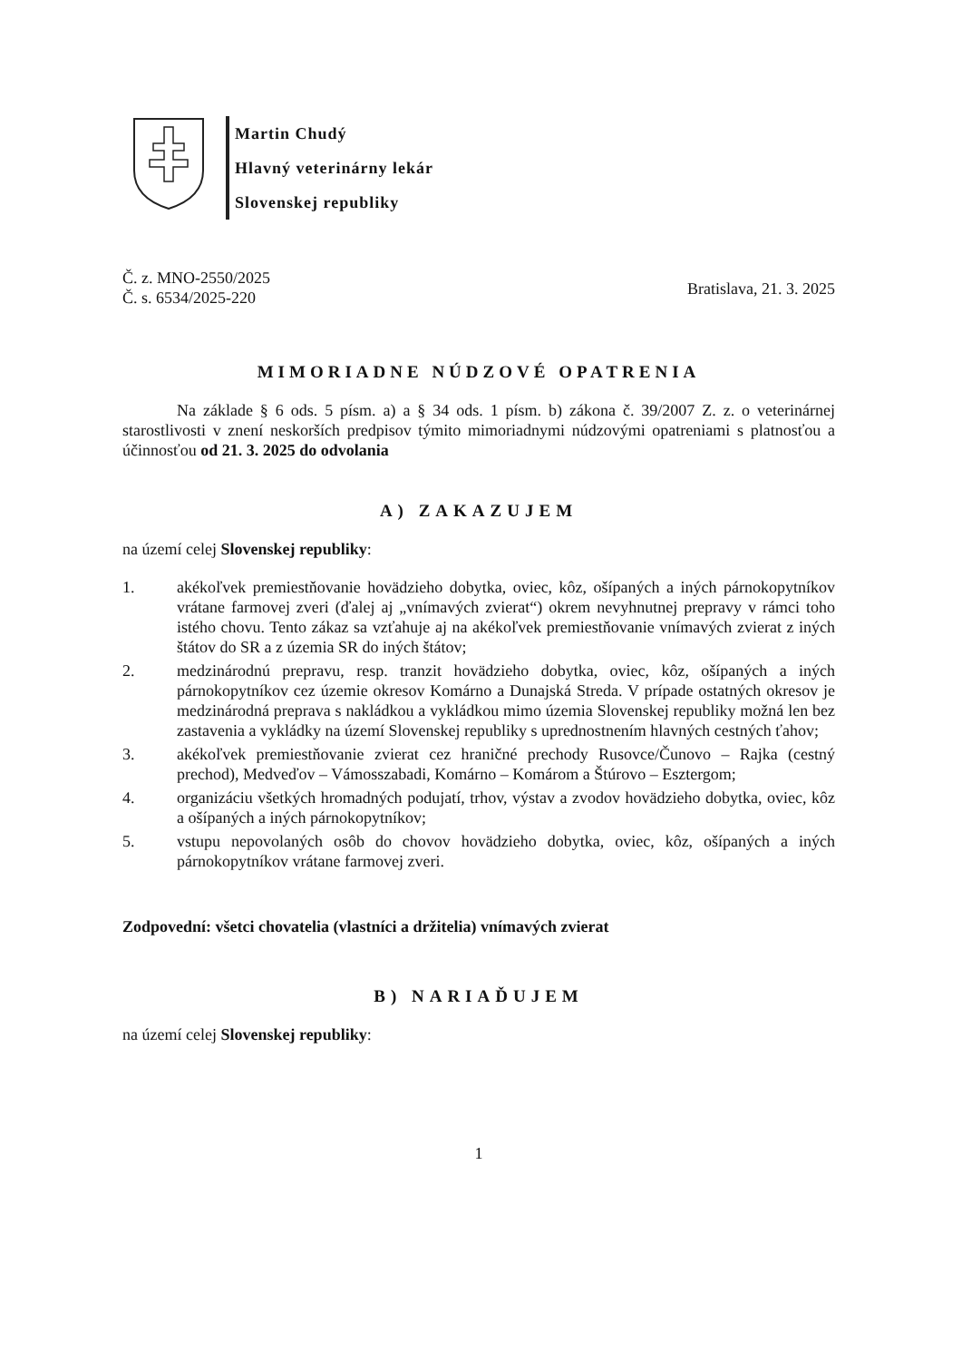Martin Chudý
Hlavný veterinárny lekár
Slovenskej republiky
Č. z. MNO-2550/2025
Č. s. 6534/2025-220
Bratislava, 21. 3. 2025
MIMORIADNE NÚDZOVÉ OPATRENIA
Na základe § 6 ods. 5 písm. a) a § 34 ods. 1 písm. b) zákona č. 39/2007 Z. z. o veterinárnej starostlivosti v znení neskorších predpisov týmito mimoriadnymi núdzovými opatreniami s platnosťou a účinnosťou od 21. 3. 2025 do odvolania
A) ZAKAZUJEM
na území celej Slovenskej republiky:
1. akékoľvek premiestňovanie hovädzieho dobytka, oviec, kôz, ošípaných a iných párnokopytníkov vrátane farmovej zveri (ďalej aj „vnímavých zvierat“) okrem nevyhnutnej prepravy v rámci toho istého chovu. Tento zákaz sa vzťahuje aj na akékoľvek premiestňovanie vnímavých zvierat z iných štátov do SR a z územia SR do iných štátov;
2. medzinárodnú prepravu, resp. tranzit hovädzieho dobytka, oviec, kôz, ošípaných a iných párnokopytníkov cez územie okresov Komárno a Dunajská Streda. V prípade ostatných okresov je medzinárodná preprava s nakládkou a vykládkou mimo územia Slovenskej republiky možná len bez zastavenia a vykládky na území Slovenskej republiky s upred­nostnením hlavných cestných ťahov;
3. akékoľvek premiestňovanie zvierat cez hraničné prechody Rusovce/Čunovo – Rajka (cestný prechod), Medveďov – Vámosszabadi, Komárno – Komárom a Štúrovo – Esztergom;
4. organizáciu všetkých hromadných podujatí, trhov, výstav a zvodov hovädzieho dobytka, oviec, kôz a ošípaných a iných párnokopytníkov;
5. vstupu nepovolaných osôb do chovov hovädzieho dobytka, oviec, kôz, ošípaných a iných párnokopytníkov vrátane farmovej zveri.
Zodpovední: všetci chovatelia (vlastníci a držitelia) vnímavých zvierat
B) NARIAĎUJEM
na území celej Slovenskej republiky:
1